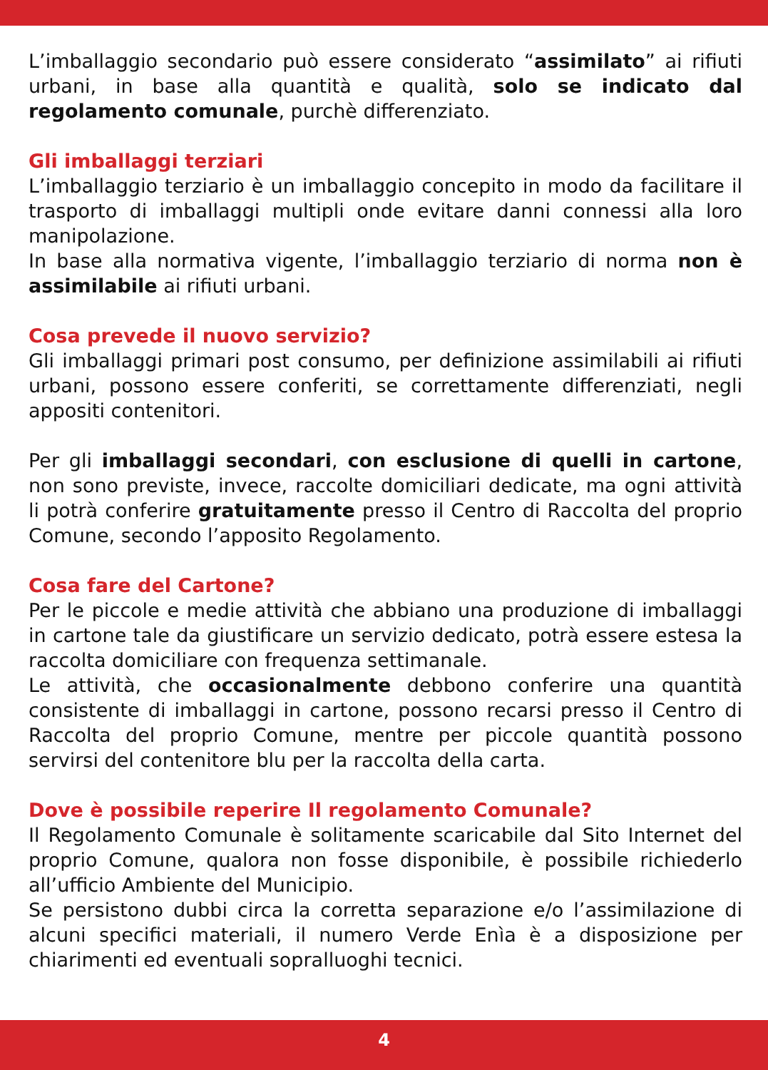L’imballaggio secondario può essere considerato “assimilato” ai rifiuti urbani, in base alla quantità e qualità, solo se indicato dal regolamento comunale, purchè differenziato.
Gli imballaggi terziari
L’imballaggio terziario è un imballaggio concepito in modo da facilitare il trasporto di imballaggi multipli onde evitare danni connessi alla loro manipolazione.
In base alla normativa vigente, l’imballaggio terziario di norma non è assimilabile ai rifiuti urbani.
Cosa prevede il nuovo servizio?
Gli imballaggi primari post consumo, per definizione assimilabili ai rifiuti urbani, possono essere conferiti, se correttamente differenziati, negli appositi contenitori.
Per gli imballaggi secondari, con esclusione di quelli in cartone, non sono previste, invece, raccolte domiciliari dedicate, ma ogni attività li potrà conferire gratuitamente presso il Centro di Raccolta del proprio Comune, secondo l’apposito Regolamento.
Cosa fare del Cartone?
Per le piccole e medie attività che abbiano una produzione di imballaggi in cartone tale da giustificare un servizio dedicato, potrà essere estesa la raccolta domiciliare con frequenza settimanale.
Le attività, che occasionalmente debbono conferire una quantità consistente di imballaggi in cartone, possono recarsi presso il Centro di Raccolta del proprio Comune, mentre per piccole quantità possono servirsi del contenitore blu per la raccolta della carta.
Dove è possibile reperire Il regolamento Comunale?
Il Regolamento Comunale è solitamente scaricabile dal Sito Internet del proprio Comune, qualora non fosse disponibile, è possibile richiederlo all’ufficio Ambiente del Municipio.
Se persistono dubbi circa la corretta separazione e/o l’assimilazione di alcuni specifici materiali, il numero Verde Enìa è a disposizione per chiarimenti ed eventuali sopralluoghi tecnici.
4